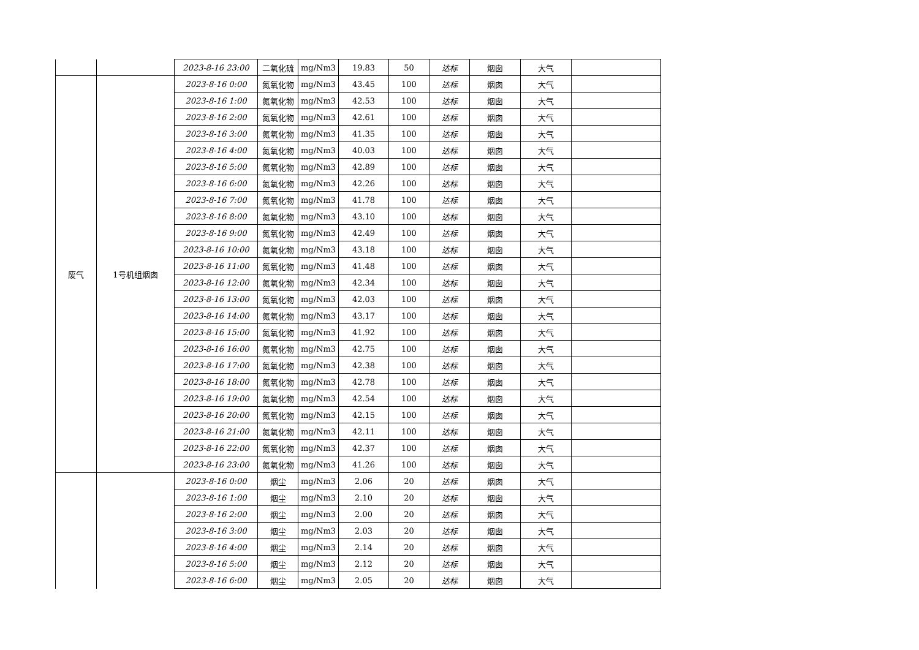| | | 2023-8-16 23:00 | 二氧化硫 | mg/Nm3 | 19.83 | 50 | 达标 | 烟囱 | 大气 | |
| 废气 | 1号机组烟囱 | 2023-8-16 0:00 | 氮氧化物 | mg/Nm3 | 43.45 | 100 | 达标 | 烟囱 | 大气 | |
| | | 2023-8-16 1:00 | 氮氧化物 | mg/Nm3 | 42.53 | 100 | 达标 | 烟囱 | 大气 | |
| | | 2023-8-16 2:00 | 氮氧化物 | mg/Nm3 | 42.61 | 100 | 达标 | 烟囱 | 大气 | |
| | | 2023-8-16 3:00 | 氮氧化物 | mg/Nm3 | 41.35 | 100 | 达标 | 烟囱 | 大气 | |
| | | 2023-8-16 4:00 | 氮氧化物 | mg/Nm3 | 40.03 | 100 | 达标 | 烟囱 | 大气 | |
| | | 2023-8-16 5:00 | 氮氧化物 | mg/Nm3 | 42.89 | 100 | 达标 | 烟囱 | 大气 | |
| | | 2023-8-16 6:00 | 氮氧化物 | mg/Nm3 | 42.26 | 100 | 达标 | 烟囱 | 大气 | |
| | | 2023-8-16 7:00 | 氮氧化物 | mg/Nm3 | 41.78 | 100 | 达标 | 烟囱 | 大气 | |
| | | 2023-8-16 8:00 | 氮氧化物 | mg/Nm3 | 43.10 | 100 | 达标 | 烟囱 | 大气 | |
| | | 2023-8-16 9:00 | 氮氧化物 | mg/Nm3 | 42.49 | 100 | 达标 | 烟囱 | 大气 | |
| | | 2023-8-16 10:00 | 氮氧化物 | mg/Nm3 | 43.18 | 100 | 达标 | 烟囱 | 大气 | |
| | | 2023-8-16 11:00 | 氮氧化物 | mg/Nm3 | 41.48 | 100 | 达标 | 烟囱 | 大气 | |
| | | 2023-8-16 12:00 | 氮氧化物 | mg/Nm3 | 42.34 | 100 | 达标 | 烟囱 | 大气 | |
| | | 2023-8-16 13:00 | 氮氧化物 | mg/Nm3 | 42.03 | 100 | 达标 | 烟囱 | 大气 | |
| | | 2023-8-16 14:00 | 氮氧化物 | mg/Nm3 | 43.17 | 100 | 达标 | 烟囱 | 大气 | |
| | | 2023-8-16 15:00 | 氮氧化物 | mg/Nm3 | 41.92 | 100 | 达标 | 烟囱 | 大气 | |
| | | 2023-8-16 16:00 | 氮氧化物 | mg/Nm3 | 42.75 | 100 | 达标 | 烟囱 | 大气 | |
| | | 2023-8-16 17:00 | 氮氧化物 | mg/Nm3 | 42.38 | 100 | 达标 | 烟囱 | 大气 | |
| | | 2023-8-16 18:00 | 氮氧化物 | mg/Nm3 | 42.78 | 100 | 达标 | 烟囱 | 大气 | |
| | | 2023-8-16 19:00 | 氮氧化物 | mg/Nm3 | 42.54 | 100 | 达标 | 烟囱 | 大气 | |
| | | 2023-8-16 20:00 | 氮氧化物 | mg/Nm3 | 42.15 | 100 | 达标 | 烟囱 | 大气 | |
| | | 2023-8-16 21:00 | 氮氧化物 | mg/Nm3 | 42.11 | 100 | 达标 | 烟囱 | 大气 | |
| | | 2023-8-16 22:00 | 氮氧化物 | mg/Nm3 | 42.37 | 100 | 达标 | 烟囱 | 大气 | |
| | | 2023-8-16 23:00 | 氮氧化物 | mg/Nm3 | 41.26 | 100 | 达标 | 烟囱 | 大气 | |
| | | 2023-8-16 0:00 | 烟尘 | mg/Nm3 | 2.06 | 20 | 达标 | 烟囱 | 大气 | |
| | | 2023-8-16 1:00 | 烟尘 | mg/Nm3 | 2.10 | 20 | 达标 | 烟囱 | 大气 | |
| | | 2023-8-16 2:00 | 烟尘 | mg/Nm3 | 2.00 | 20 | 达标 | 烟囱 | 大气 | |
| | | 2023-8-16 3:00 | 烟尘 | mg/Nm3 | 2.03 | 20 | 达标 | 烟囱 | 大气 | |
| | | 2023-8-16 4:00 | 烟尘 | mg/Nm3 | 2.14 | 20 | 达标 | 烟囱 | 大气 | |
| | | 2023-8-16 5:00 | 烟尘 | mg/Nm3 | 2.12 | 20 | 达标 | 烟囱 | 大气 | |
| | | 2023-8-16 6:00 | 烟尘 | mg/Nm3 | 2.05 | 20 | 达标 | 烟囱 | 大气 | |